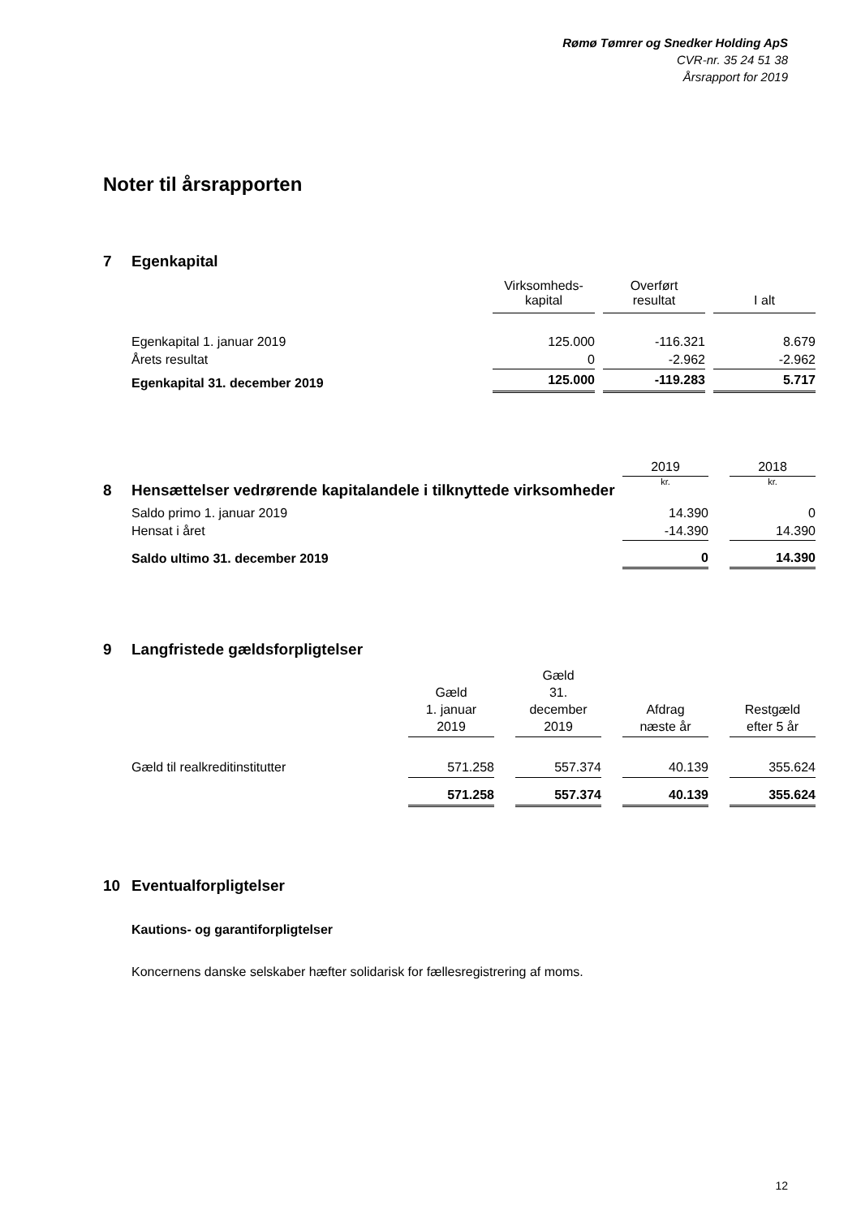Rømø Tømrer og Snedker Holding ApS
CVR-nr. 35 24 51 38
Årsrapport for 2019
Noter til årsrapporten
7 Egenkapital
| | Virksomheds- kapital | | Overført resultat | | I alt |
| --- | --- | --- | --- | --- | --- |
| Egenkapital 1. januar 2019 | 125.000 | | -116.321 | | 8.679 |
| Årets resultat | 0 | | -2.962 | | -2.962 |
| Egenkapital 31. december 2019 | 125.000 | | -119.283 | | 5.717 |
| | 2019 | | 2018 |
| | kr. | | kr. |
8 Hensættelser vedrørende kapitalandele i tilknyttede virksomheder
| Saldo primo 1. januar 2019 | 14.390 | | 0 |
| Hensat i året | -14.390 | | 14.390 |
| Saldo ultimo 31. december 2019 | 0 | | 14.390 |
9 Langfristede gældsforpligtelser
| | Gæld 1. januar 2019 | | Gæld 31. december 2019 | | Afdrag næste år | | Restgæld efter 5 år |
| --- | --- | --- | --- | --- | --- | --- | --- |
| Gæld til realkreditinstitutter | 571.258 | | 557.374 | | 40.139 | | 355.624 |
| | 571.258 | | 557.374 | | 40.139 | | 355.624 |
10 Eventualforpligtelser
Kautions- og garantiforpligtelser
Koncernens danske selskaber hæfter solidarisk for fællesregistrering af moms.
12